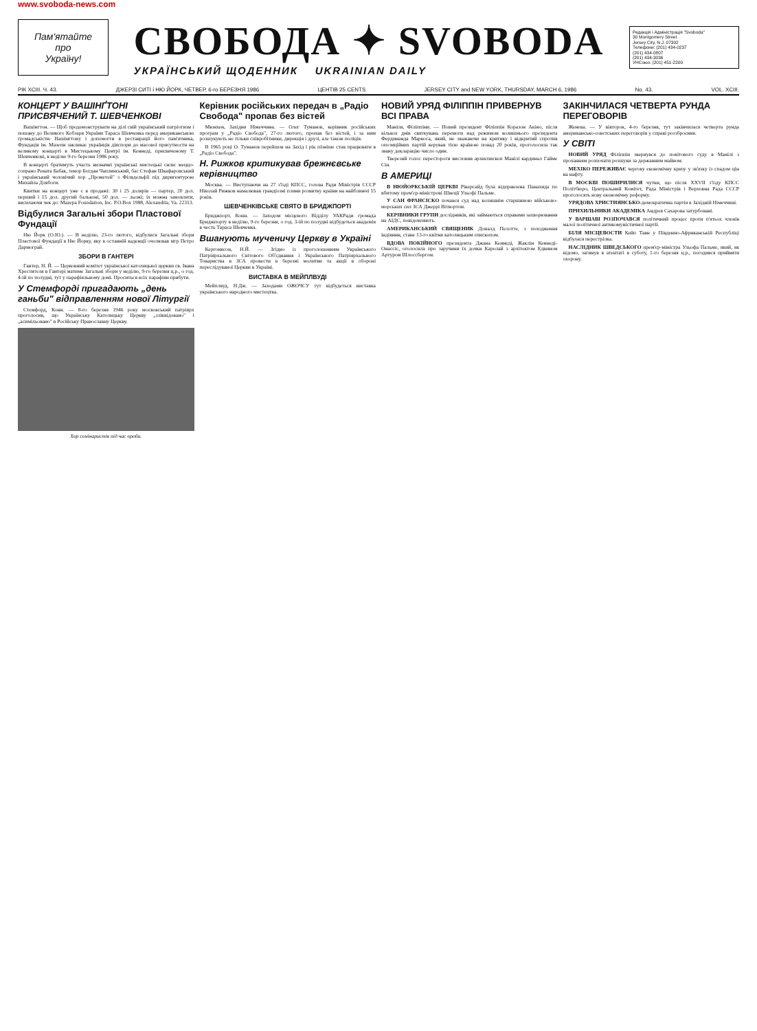www.svoboda-news.com
Пам'ятайте
про
Україну!
СВОБОДА ✦ SVOBODA
УКРАЇНСЬКИЙ ЩОДЕННИК UKRAINIAN DAILY
Редакція і Адміністрація "Svoboda"
30 Montgomery Street
Jersey City, N.J. 07302
Телефони: (201) 434-0237
(201) 434-0807
(201) 434-3036
УНСоюз: (201) 451-2200
РІК XCIII. Ч. 43. ДЖЕРЗІ СИТІ і НЮ ЙОРК, ЧЕТВЕР, 6-го БЕРЕЗНЯ 1986 ЦЕНТІВ 25 CENTS JERSEY CITY and NEW YORK, THURSDAY, MARCH 6, 1986 No. 43. VOL. XCIII.
КОНЦЕРТ У ВАШІНҐТОНІ ПРИСВЯЧЕНИЙ Т. ШЕВЧЕНКОВІ
Вашінгтон. — Щоб продемонструвати на ділі свій український патріотизм і пошану до Великого Кобзаря України Тараса Шевченка перед американською громадськістю Вашінгтону і допомогти в реставрації його пам'ятника, Фундація ім. Мазепи закликає українців діяспори до масової присутности на великому концерті в Мистецькому Центрі ім. Кеннеді, присвяченому Т. Шевченкові, в неділю 9-го березня 1986 року.
В концерті братимуть участь визначні українські мистецькі сили: меццо-сопрано Рената Бабак, тенор Богдан Чаплинський, бас Стефан Шкафаровський і український чоловічий хор „Прометей" з Філядельфії під диригентурою Михайла Длябоги.
Квитки на концерт уже є в продажі: 30 і 25 долярів — партер, 20 дол. перший і 15 дол. другий бальконі, 50 дол. — льожі; їх можна замовляти, висилаючи чек до: Mazepa Foundation, Inc. P.O.Box 1988, Alexandria, Va. 22313.
Відбулися Загальні збори Пластової Фундації
Ню Йорк (О.Ю.). — В неділю, 23-го лютого, відбулися Загальні збори Пластової Фундації в Ню Йорку, яку в останній каденції очолював мгр Петро Дармограй.
ЗБОРИ В ГАНТЕРІ
Гантер, Н. Й. — Церковний комітет української католицької церкви св. Івана Хрестителя в Гантері матиме Загальні збори у неділю, 9-го березня ц.р., о год. 4-ій по полудні, тут у парафіяльному домі. Проситься всіх парафіян прибути.
У Стемфорді пригадають „день ганьби" відправленням нової Літургії
Стемфорд, Конн. — 8-го березня 1946 року московський патріярх проголосив, що Українську Католицьку Церкву „зліквідовано" і „асимільовано" в Російську Православну Церкву.
Хор семінаристів під час проби.
Керівник російських передач в „Радіо Свобода" пропав без вістей
Мюнхен, Західня Німеччина. — Олег Туманов, керівник російських програм у „Радіо Свобода", 27-го лютого, пропав без вістей, і за ним розшукують не тільки співробітники, дирекція і друзі, але також поліція.
В 1965 році О. Туманов перейшов на Захід і рік пізніше став працювати в „Радіо Свобода".
Н. Рижков критикував брежнєвське керівництво
Москва. — Виступаючи на 27 з'їзді КПСС, голова Ради Міністрів СССР Ніколай Рижков намалював грандіозні пляни розвитку країни на найближчі 15 років.
ШЕВЧЕНКІВСЬКЕ СВЯТО В БРИДЖПОРТІ
Бриджпорт, Конн. — Заходом місцевого Відділу УАКРади громада Бриджпорту в неділю, 9-го березня, о год. 3-ій по полудні відбудеться академія в честь Тараса Шевченка.
Вшанують мученичу Церкву в Україні
Кергонксон, Н.Й. — Згідно із проголошенням Українського Патріярхального Світового Об'єднання і Українського Патріярхального Товариства в ЗСА провести в березні молитви та акції в обороні переслідуваної Церкви в Україні.
ВИСТАВКА В МЕЙПЛВУДІ
Мейплвуд, Н.Дж. — Заходами ОЖОЧСУ тут відбудеться виставка українського народного мистецтва.
НОВИЙ УРЯД ФІЛІППІН ПРИВЕРНУВ ВСІ ПРАВА
Маніля, Філіппіни. — Новий президент Філіппін Коразон Акіно, після кількох днів святкувань перемоги над режимом колишнього президента Фердинанда Маркоса, який, не зважаючи на критику і відкритий спротив опозиційних партій керував тією країною понад 20 років, проголосила так звану декларацію число один.
Тверезий голос перестороги висловив архиєпископ Манілі кардинал Гайме Сін.
В АМЕРИЦІ
В НЮЙОРКСЬКІЙ ЦЕРКВІ Ріверсайд була відправлена Панахида по вбитому прем'єр-міністрові Швеції Ульофі Пальме.
У САН ФРАНСІСКО почався суд над колишнім старшиною військово-морських сил ЗСА Джеррі Вітвортом.
КЕРІВНИКИ ГРУПИ дослідників, які займаються справами захворювання на АІДС, повідомляють.
АМЕРИКАНСЬКИЙ СВЯЩЕНИК Доналд Пелотте, з походження індіянин, стане 13-го квітня католицьким єпископом.
ВДОВА ПОКІЙНОГО президента Джана Кеннеді, Жаклін Кеннеді-Онассіс, оголосила про заручини їх дочки Каролай з архітектом Едвином Артуром Шлоссбергом.
ЗАКІНЧИЛАСЯ ЧЕТВЕРТА РУНДА ПЕРЕГОВОРІВ
Женева. — У вівторок, 4-го березня, тут закінчилася четверта рунда американсько-совєтських переговорів у справі роззброєння.
У СВІТІ
НОВИЙ УРЯД Філіппін звернувся до повітового суду в Манілі з проханням розпочати розшуки за державним майном.
МЕХІКО ПЕРЕЖИВАЄ чергову економічну кризу у зв'язку із спадом цін на нафту.
В МОСКВІ ПОШИРИЛИСЯ чутки, що після XXVII з'їзду КПСС Політбюро, Центральний Комітет, Рада Міністрів і Верховна Рада СССР проголосять нову економічну реформу.
УРЯДОВА ХРИСТИЯНСЬКО-демократична партія в Західній Німеччині.
ПРИХИЛЬНИКИ АКАДЕМІКА Андрея Сахарова затурбовані.
У ВАРШАВІ РОЗПОЧАВСЯ політичний процес проти п'ятьох членів малої політичної антикомуністичної партії.
БІЛЯ МІСЦЕВОСТИ Кейп Тавн у Південно-Африканській Республіці відбулася перестрілка.
НАСЛІДНИК ШВЕДСЬКОГО прем'єр-міністра Ульофа Пальме, який, як відомо, загинув в атентаті в суботу, 1-го березня ц.р., погодився прийняти охорону.